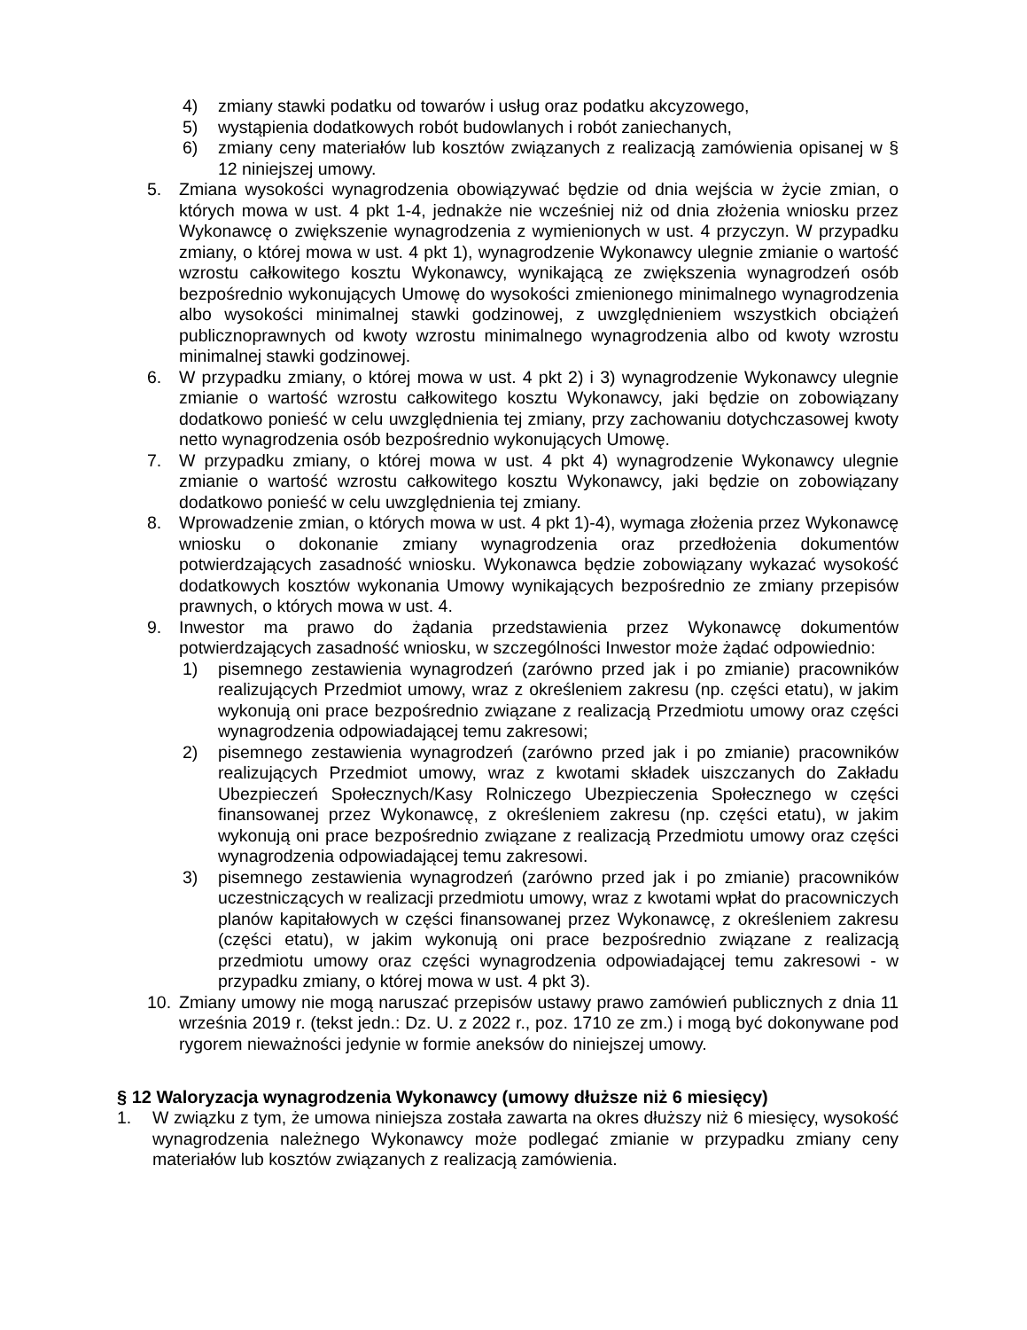4) zmiany stawki podatku od towarów i usług oraz podatku akcyzowego,
5) wystąpienia dodatkowych robót budowlanych i robót zaniechanych,
6) zmiany ceny materiałów lub kosztów związanych z realizacją zamówienia opisanej w § 12 niniejszej umowy.
5. Zmiana wysokości wynagrodzenia obowiązywać będzie od dnia wejścia w życie zmian, o których mowa w ust. 4 pkt 1-4, jednakże nie wcześniej niż od dnia złożenia wniosku przez Wykonawcę o zwiększenie wynagrodzenia z wymienionych w ust. 4 przyczyn. W przypadku zmiany, o której mowa w ust. 4 pkt 1), wynagrodzenie Wykonawcy ulegnie zmianie o wartość wzrostu całkowitego kosztu Wykonawcy, wynikającą ze zwiększenia wynagrodzeń osób bezpośrednio wykonujących Umowę do wysokości zmienionego minimalnego wynagrodzenia albo wysokości minimalnej stawki godzinowej, z uwzględnieniem wszystkich obciążeń publicznoprawnych od kwoty wzrostu minimalnego wynagrodzenia albo od kwoty wzrostu minimalnej stawki godzinowej.
6. W przypadku zmiany, o której mowa w ust. 4 pkt 2) i 3) wynagrodzenie Wykonawcy ulegnie zmianie o wartość wzrostu całkowitego kosztu Wykonawcy, jaki będzie on zobowiązany dodatkowo ponieść w celu uwzględnienia tej zmiany, przy zachowaniu dotychczasowej kwoty netto wynagrodzenia osób bezpośrednio wykonujących Umowę.
7. W przypadku zmiany, o której mowa w ust. 4 pkt 4) wynagrodzenie Wykonawcy ulegnie zmianie o wartość wzrostu całkowitego kosztu Wykonawcy, jaki będzie on zobowiązany dodatkowo ponieść w celu uwzględnienia tej zmiany.
8. Wprowadzenie zmian, o których mowa w ust. 4 pkt 1)-4), wymaga złożenia przez Wykonawcę wniosku o dokonanie zmiany wynagrodzenia oraz przedłożenia dokumentów potwierdzających zasadność wniosku. Wykonawca będzie zobowiązany wykazać wysokość dodatkowych kosztów wykonania Umowy wynikających bezpośrednio ze zmiany przepisów prawnych, o których mowa w ust. 4.
9. Inwestor ma prawo do żądania przedstawienia przez Wykonawcę dokumentów potwierdzających zasadność wniosku, w szczególności Inwestor może żądać odpowiednio:
1) pisemnego zestawienia wynagrodzeń (zarówno przed jak i po zmianie) pracowników realizujących Przedmiot umowy, wraz z określeniem zakresu (np. części etatu), w jakim wykonują oni prace bezpośrednio związane z realizacją Przedmiotu umowy oraz części wynagrodzenia odpowiadającej temu zakresowi;
2) pisemnego zestawienia wynagrodzeń (zarówno przed jak i po zmianie) pracowników realizujących Przedmiot umowy, wraz z kwotami składek uiszczanych do Zakładu Ubezpieczeń Społecznych/Kasy Rolniczego Ubezpieczenia Społecznego w części finansowanej przez Wykonawcę, z określeniem zakresu (np. części etatu), w jakim wykonują oni prace bezpośrednio związane z realizacją Przedmiotu umowy oraz części wynagrodzenia odpowiadającej temu zakresowi.
3) pisemnego zestawienia wynagrodzeń (zarówno przed jak i po zmianie) pracowników uczestniczących w realizacji przedmiotu umowy, wraz z kwotami wpłat do pracowniczych planów kapitałowych w części finansowanej przez Wykonawcę, z określeniem zakresu (części etatu), w jakim wykonują oni prace bezpośrednio związane z realizacją przedmiotu umowy oraz części wynagrodzenia odpowiadającej temu zakresowi - w przypadku zmiany, o której mowa w ust. 4 pkt 3).
10. Zmiany umowy nie mogą naruszać przepisów ustawy prawo zamówień publicznych z dnia 11 września 2019 r. (tekst jedn.: Dz. U. z 2022 r., poz. 1710 ze zm.) i mogą być dokonywane pod rygorem nieważności jedynie w formie aneksów do niniejszej umowy.
§ 12 Waloryzacja wynagrodzenia Wykonawcy (umowy dłuższe niż 6 miesięcy)
1. W związku z tym, że umowa niniejsza została zawarta na okres dłuższy niż 6 miesięcy, wysokość wynagrodzenia należnego Wykonawcy może podlegać zmianie w przypadku zmiany ceny materiałów lub kosztów związanych z realizacją zamówienia.